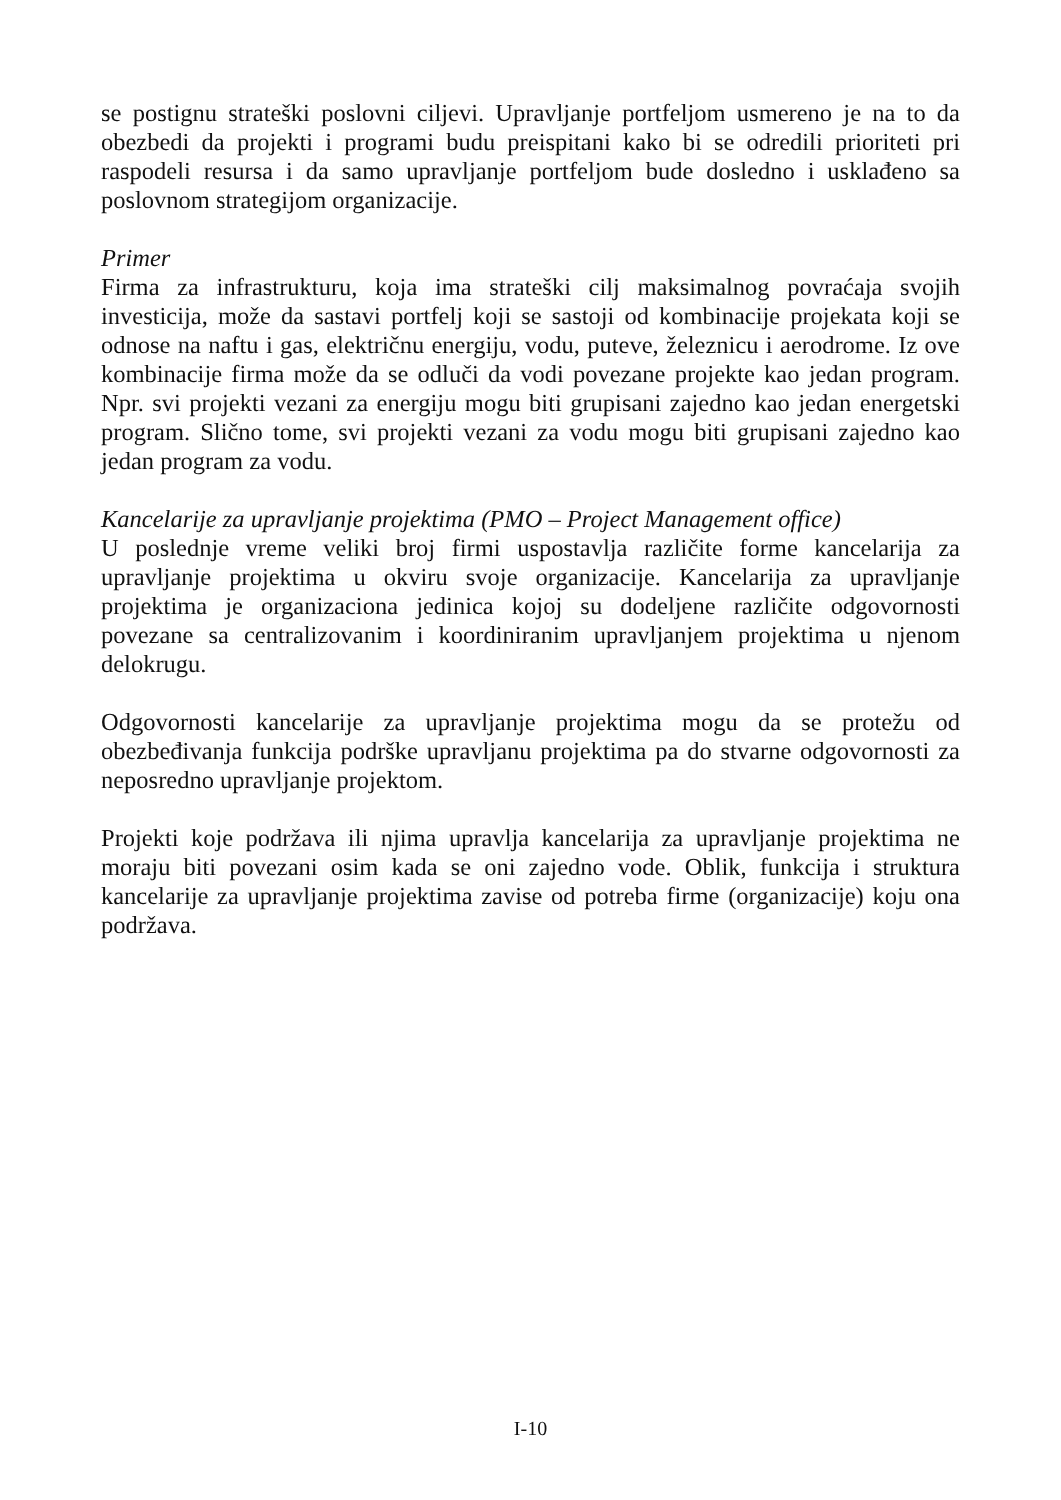se postignu strateški poslovni ciljevi. Upravljanje portfeljom usmereno je na to da obezbedi da projekti i programi budu preispitani kako bi se odredili prioriteti pri raspodeli resursa i da samo upravljanje portfeljom bude dosledno i usklađeno sa poslovnom strategijom organizacije.
Primer
Firma za infrastrukturu, koja ima strateški cilj maksimalnog povraćaja svojih investicija, može da sastavi portfelj koji se sastoji od kombinacije projekata koji se odnose na naftu i gas, električnu energiju, vodu, puteve, železnicu i aerodrome. Iz ove kombinacije firma može da se odluči da vodi povezane projekte kao jedan program. Npr. svi projekti vezani za energiju mogu biti grupisani zajedno kao jedan energetski program. Slično tome, svi projekti vezani za vodu mogu biti grupisani zajedno kao jedan program za vodu.
Kancelarije za upravljanje projektima (PMO – Project Management office)
U poslednje vreme veliki broj firmi uspostavlja različite forme kancelarija za upravljanje projektima u okviru svoje organizacije. Kancelarija za upravljanje projektima je organizaciona jedinica kojoj su dodeljene različite odgovornosti povezane sa centralizovanim i koordiniranim upravljanjem projektima u njenom delokrugu.
Odgovornosti kancelarije za upravljanje projektima mogu da se protežu od obezbeđivanja funkcija podrške upravljanu projektima pa do stvarne odgovornosti za neposredno upravljanje projektom.
Projekti koje podržava ili njima upravlja kancelarija za upravljanje projektima ne moraju biti povezani osim kada se oni zajedno vode. Oblik, funkcija i struktura kancelarije za upravljanje projektima zavise od potreba firme (organizacije) koju ona podržava.
I-10